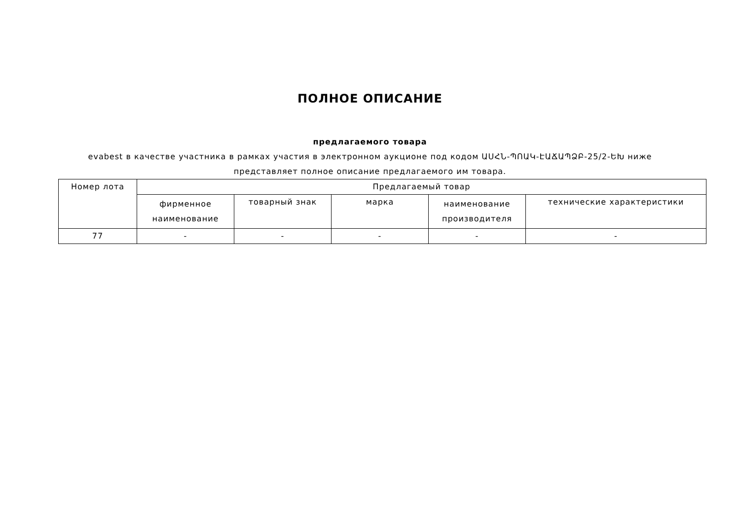ПОЛНОЕ ОПИСАНИЕ
предлагаемого товара
evabest в качестве участника в рамках участия в электронном аукционе под кодом ԱՍՀՆ-ՊՈԱԿ-ԷԱՃԱՊՁԲ-25/2-ԵԽ ниже представляет полное описание предлагаемого им товара.
| Номер лота | Предлагаемый товар | | | | |
| --- | --- | --- | --- | --- | --- |
| | фирменное наименование | товарный знак | марка | наименование производителя | технические характеристики |
| 77 | - | - | - | - | - |